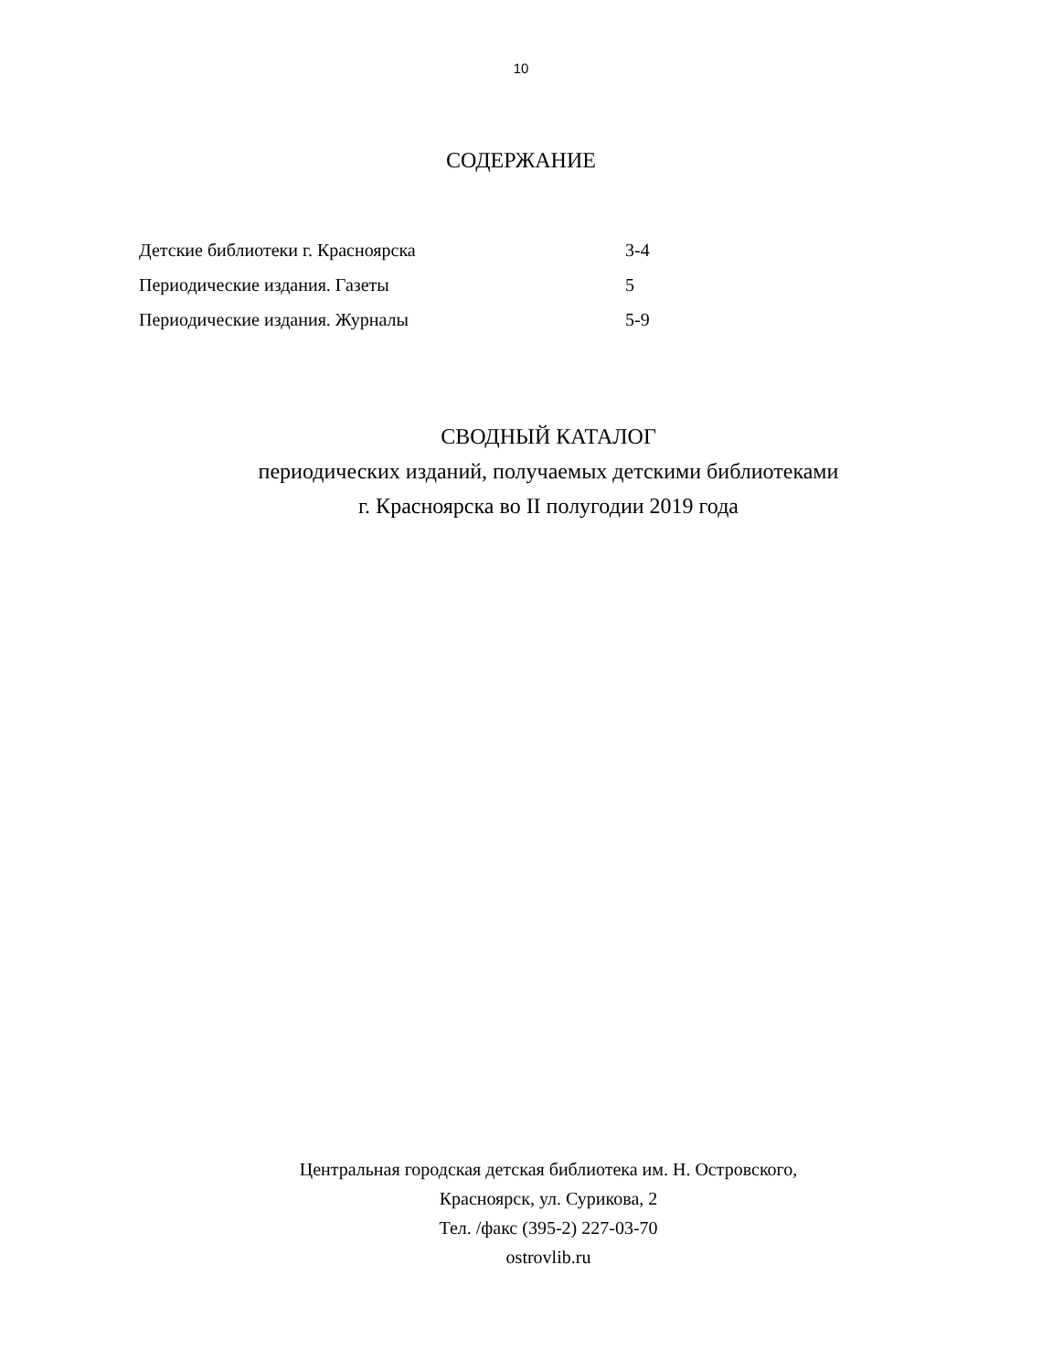10
СОДЕРЖАНИЕ
Детские библиотеки г. Красноярска 3-4
Периодические издания. Газеты 5
Периодические издания. Журналы 5-9
СВОДНЫЙ КАТАЛОГ
периодических изданий, получаемых детскими библиотеками
г. Красноярска во II полугодии 2019 года
Центральная городская детская библиотека им. Н. Островского,
Красноярск, ул. Сурикова, 2
Тел. /факс (395-2) 227-03-70
ostrovlib.ru